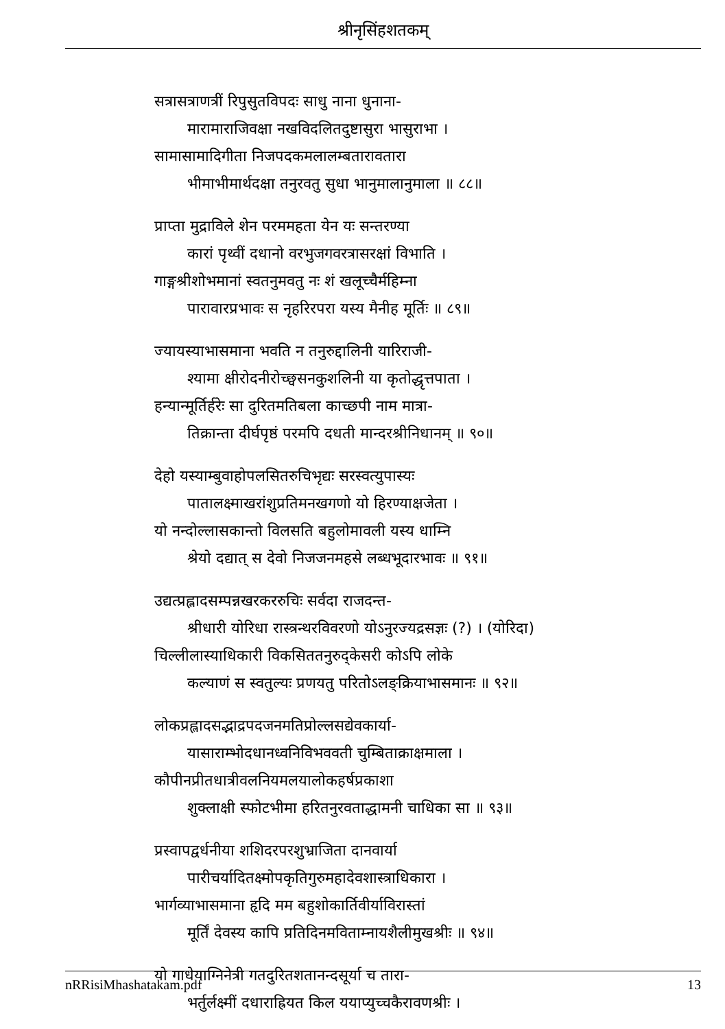श्रीनृसिंहशतकम्
सत्रासत्राणत्रीं रिपुसुतविपदः साधु नाना धुनाना-
मारामाराजिवक्षा नखविदलितदुष्टासुरा भासुराभा ।
सामासामादिगीता निजपदकमलालम्बतारावतारा
भीमाभीमार्थदक्षा तनुरवतु सुधा भानुमालानुमाला ॥ ८८॥
प्राप्ता मुद्राविले शेन परममहता येन यः सन्तरण्या
कारां पृथ्वीं दधानो वरभुजगवरत्रासरक्षां विभाति ।
गाङ्गश्रीशोभमानां स्वतनुमवतु नः शं खलूच्चैर्महिम्ना
पारावारप्रभावः स नृहरिरपरा यस्य मैनीह मूर्तिः ॥ ८९॥
ज्यायस्याभासमाना भवति न तनुरुद्दालिनी यारिराजी-
श्यामा क्षीरोदनीरोच्छ्वसनकुशलिनी या कृतोद्धृत्तपाता ।
हन्यान्मूर्तिर्हरेः सा दुरितमतिबला काच्छपी नाम मात्रा-
तिक्रान्ता दीर्घपृष्ठं परमपि दधती मान्दरश्रीनिधानम् ॥ ९०॥
देहो यस्याम्बुवाहोपलसितरुचिभृद्यः सरस्वत्युपास्यः
पातालक्ष्माखरांशुप्रतिमनखगणो यो हिरण्याक्षजेता ।
यो नन्दोल्लासकान्तो विलसति बहुलोमावली यस्य धाम्नि
श्रेयो दद्यात् स देवो निजजनमहसे लब्धभूदारभावः ॥ ९१॥
उद्यत्प्रह्लादसम्पन्नखरकररुचिः सर्वदा राजदन्त-
श्रीधारी योरिधा रास्त्रन्थरविवरणो योऽनुरज्यद्रसज्ञः (?) । (योरिदा)
चिल्लीलास्याधिकारी विकसिततनुरुद्केसरी कोऽपि लोके
कल्याणं स स्वतुल्यः प्रणयतु परितोऽलङ्क्रियाभासमानः ॥ ९२॥
लोकप्रह्लादसद्भाद्रपदजनमतिप्रोल्लसद्येवकार्या-
यासाराम्भोदधानध्वनिविभववती चुम्बिताक्राक्षमाला ।
कौपीनप्रीतधात्रीवलनियमलयालोकहर्षप्रकाशा
शुक्लाक्षी स्फोटभीमा हरितनुरवताद्धामनी चाधिका सा ॥ ९३॥
प्रस्वापद्वर्धनीया शशिदरपरशुभ्राजिता दानवार्या
पारीचर्यादितक्ष्मोपकृतिगुरुमहादेवशास्त्राधिकारा ।
भार्गव्याभासमाना हृदि मम बहुशोकार्तिवीर्याविरास्तां
मूर्तिं देवस्य कापि प्रतिदिनमविताम्नायशैलीमुखश्रीः ॥ ९४॥
यो गाधेयाग्निनेत्री गतदुरितशतानन्दसूर्या च तारा-
भर्तुर्लक्ष्मीं दधाराह्रियत किल ययाप्युच्चकैरावणश्रीः ।
nRRisiMhashatakam.pdf 13